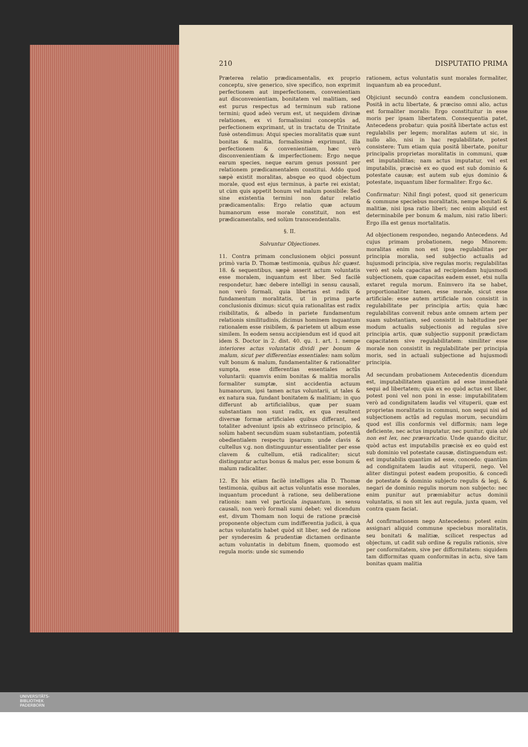210 DISPUTATIO PRIMA
Præterea relatio prædicamentalis, ex proprio conceptu, sive generico, sive specifico, non exprimit perfectionem aut imperfectionem, convenientiam aut disconvenientiam, bonitatem vel malitiam, sed est purus respectus ad terminum sub ratione termini; quod adeò verum est, ut nequidem divinæ relationes, ex vi formalissimi conceptûs ad, perfectionem exprimant, ut in tractatu de Trinitate fusè ostendimus: Atqui species moralitatis quæ sunt bonitas & malitia, formalissimè exprimunt, illa perfectionem & convenientiam, hæc verò disconvenientiam & imperfectionem: Ergo neque earum species, neque earum genus possunt per relationem prædicamentalem constitui. Addo quod sæpè existit moralitas, absque eo quod objectum morale, quod est ejus terminus, à parte rei existat; ut cùm quis appetit bonum vel malum possibile: Sed sine existentia termini non datur relatio prædicamentalis: Ergo relatio quæ actuum humanorum esse morale constituit, non est prædicamentalis, sed solùm transcendentalis.
§. II.
Solvuntur Objectiones.
11. Contra primam conclusionem objici possunt primò varia D. Thomæ testimonia, quibus hîc quæst. 18. & sequentibus, sæpè asserit actum voluntatis esse moralem, inquantum est liber. Sed facilè respondetur, hæc debere intelligi in sensu causali, non verò formali, quia libertas est radix & fundamentum moralitatis, ut in prima parte conclusionis diximus: sicut quia rationalitas est radix risibilitatis, & albedo in pariete fundamentum relationis similitudinis, dicimus hominem inquantum rationalem esse risibilem, & parietem ut album esse similem. In eodem sensu accipiendum est id quod ait idem S. Doctor in 2. dist. 40. qu. 1. art. 1. nempe interiores actus voluntatis dividi per bonum & malum, sicut per differentias essentiales: nam solùm vult bonum & malum, fundamentaliter & rationaliter sumpta, esse differentias essentiales actûs voluntarii: quamvis enim bonitas & malitia moralis formaliter sumptæ, sint accidentia actuum humanorum, ipsi tamen actus voluntarii, ut tales & ex natura sua, fundant bonitatem & malitiam; in quo differunt ab artificialibus, quæ per suam substantiam non sunt radix, ex qua resultent diversæ formæ artificiales quibus differant, sed totaliter adveniunt ipsis ab extrinseco principio, & solùm habent secundùm suam substantiam, potentiâ obedientialem respectu ipsarum: unde clavis & cultellus v.g. non distinguuntur essentialiter per esse clavem & cultellum, etiã radicaliter; sicut distinguntur actus bonus & malus per, esse bonum & malum radicaliter.
12. Ex his etiam facilè intelliges alia D. Thomæ testimonia, quibus ait actus voluntatis esse morales, inquantum procedunt à ratione, seu deliberatione rationis: nam vel particula inquantum, in sensu causali, non verò formali sumi debet: vel dicendum est, divum Thomam non loqui de ratione præcisè proponente objectum cum indifferentia judicii, à qua actus voluntatis habet quòd sit liber, sed de ratione per synderesim & prudentiæ dictamen ordinante actum voluntatis in debitum finem, quomodo est regula moris: unde sic sumendo
rationem, actus voluntatis sunt morales formaliter, inquantum ab ea procedunt.
Objiciunt secundò contra eandem conclusionem. Positâ in actu libertate, & præciso omni alio, actus est formaliter moralis: Ergo constituitur in esse moris per ipsam libertatem. Consequentia patet, Antecedens probatur: quia positâ libertate actus est regulabilis per legem; moralitas autem ut sic, in nullo alio, nisi in hac regulabilitate, potest consistere: Tum etiam quia positâ libertate, ponitur principalis proprietas moralitatis in communi, quæ est imputabilitas; nam actus imputatur, vel est imputabilis, præcisè ex eo quod est sub dominio & potestate causæ; est autem sub ejus dominio & potestate, inquantum liber formaliter: Ergo &c.
Confirmatur: Nihil fingi potest, quod sit genericum & commune speciebus moralitatis, nempe bonitati & malitiæ, nisi ipsa ratio liberi; nec enim aliquid est determinabile per bonum & malum, nisi ratio liberi: Ergo illa est genus mortalitatis.
Ad objectionem respondeo, negando Antecedens. Ad cujus primam probationem, nego Minorem: moralitas enim non est ipsa regulabilitas per principia moralia, sed subjectio actualis ad hujusmodi principia, sive regulas moris; regulabilitas verò est sola capacitas ad recipiendam hujusmodi subjectionem, quæ capacitas eadem esset, etsi nulla extaret regula morum. Enimvero ita se habet, proportionaliter tamen, esse morale, sicut esse artificiale: esse autem artificiale non consistit in regulabilitate per principia artis; quia hæc regulabilitas convenit rebus ante omnem artem per suam substantiam, sed consistit in habitudine per modum actualis subjectionis ad regulas sive principia artis, quæ subjectio supponit prædictam capacitatem sive regulabilitatem: similiter esse morale non consistit in regulabilitate per principia moris, sed in actuali subjectione ad hujusmodi principia.
Ad secundam probationem Antecedentis dicendum est, imputabilitatem quantùm ad esse immediatè sequi ad libertatem; quia ex eo quòd actus est liber, potest poni vel non poni in esse: imputabilitatem verò ad condignitatem laudis vel vituperii, quæ est proprietas moralitatis in communi, non sequi nisi ad subjectionem actûs ad regulas morum, secundùm quod est illis conformis vel difformis; nam lege deficiente, nec actus imputatur, nec punitur, quia ubi non est lex, nec prævaricatio. Unde quando dicitur, quòd actus est imputabilis præcisè ex eo quòd est sub dominio vel potestate causæ, distinguendum est: est imputabilis quantùm ad esse, concedo: quantùm ad condignitatem laudis aut vituperii, nego. Vel aliter distingui potest eadem propositio, & concedi de potestate & dominio subjecto regulis & legi, & negari de dominio regulis morum non subjecto: nec enim punitur aut præmiabitur actus dominii voluntatis, si non sit lex aut regula, juxta quam, vel contra quam faciat.
Ad confirmationem nego Antecedens: potest enim assignari aliquid commune speciebus moralitatis, seu bonitati & malitiæ, scilicet respectus ad objectum, ut cadit sub ordine & regulis rationis, sive per conformitatem, sive per difformitatem: siquidem tam difformitas quam conformitas in actu, sive tam bonitas quam malitia
UNIVERSITÄTS-
BIBLIOTHEK
PADERBORN